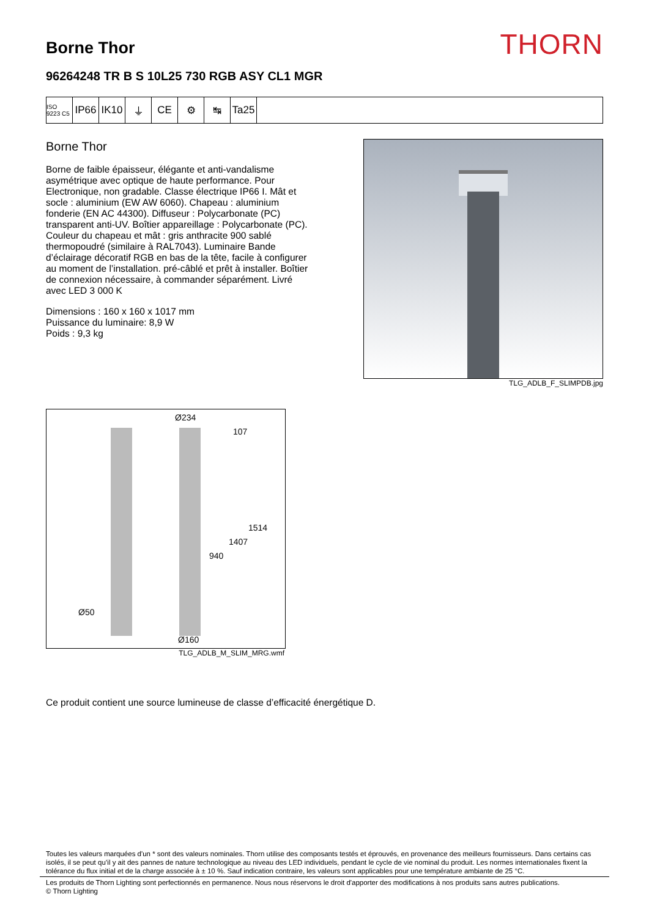Borne Thor
THORN
96264248 TR B S 10L25 730 RGB ASY CL1 MGR
ISO 9223 C5
IP66 IK10 ⏚ CE ⚙ ↹ Ta25
Borne Thor
Borne de faible épaisseur, élégante et anti-vandalisme asymétrique avec optique de haute performance. Pour Electronique, non gradable. Classe électrique IP66 I. Mât et socle : aluminium (EW AW 6060). Chapeau : aluminium fonderie (EN AC 44300). Diffuseur : Polycarbonate (PC) transparent anti-UV. Boîtier appareillage : Polycarbonate (PC). Couleur du chapeau et mât : gris anthracite 900 sablé thermopoudré (similaire à RAL7043). Luminaire Bande d’éclairage décoratif RGB en bas de la tête, facile à configurer au moment de l’installation. pré-câblé et prêt à installer. Boîtier de connexion nécessaire, à commander séparément. Livré avec LED 3 000 K
Dimensions : 160 x 160 x 1017 mm
Puissance du luminaire: 8,9 W
Poids : 9,3 kg
TLG_ADLB_F_SLIMPDB.jpg
Ø234
107
1514
1407
940
Ø50
Ø160
TLG_ADLB_M_SLIM_MRG.wmf
Ce produit contient une source lumineuse de classe d’efficacité énergétique D.
Toutes les valeurs marquées d'un * sont des valeurs nominales. Thorn utilise des composants testés et éprouvés, en provenance des meilleurs fournisseurs. Dans certains cas isolés, il se peut qu’il y ait des pannes de nature technologique au niveau des LED individuels, pendant le cycle de vie nominal du produit. Les normes internationales fixent la tolérance du flux initial et de la charge associée à ± 10 %. Sauf indication contraire, les valeurs sont applicables pour une température ambiante de 25 °C.
Les produits de Thorn Lighting sont perfectionnés en permanence. Nous nous réservons le droit d'apporter des modifications à nos produits sans autres publications.
© Thorn Lighting